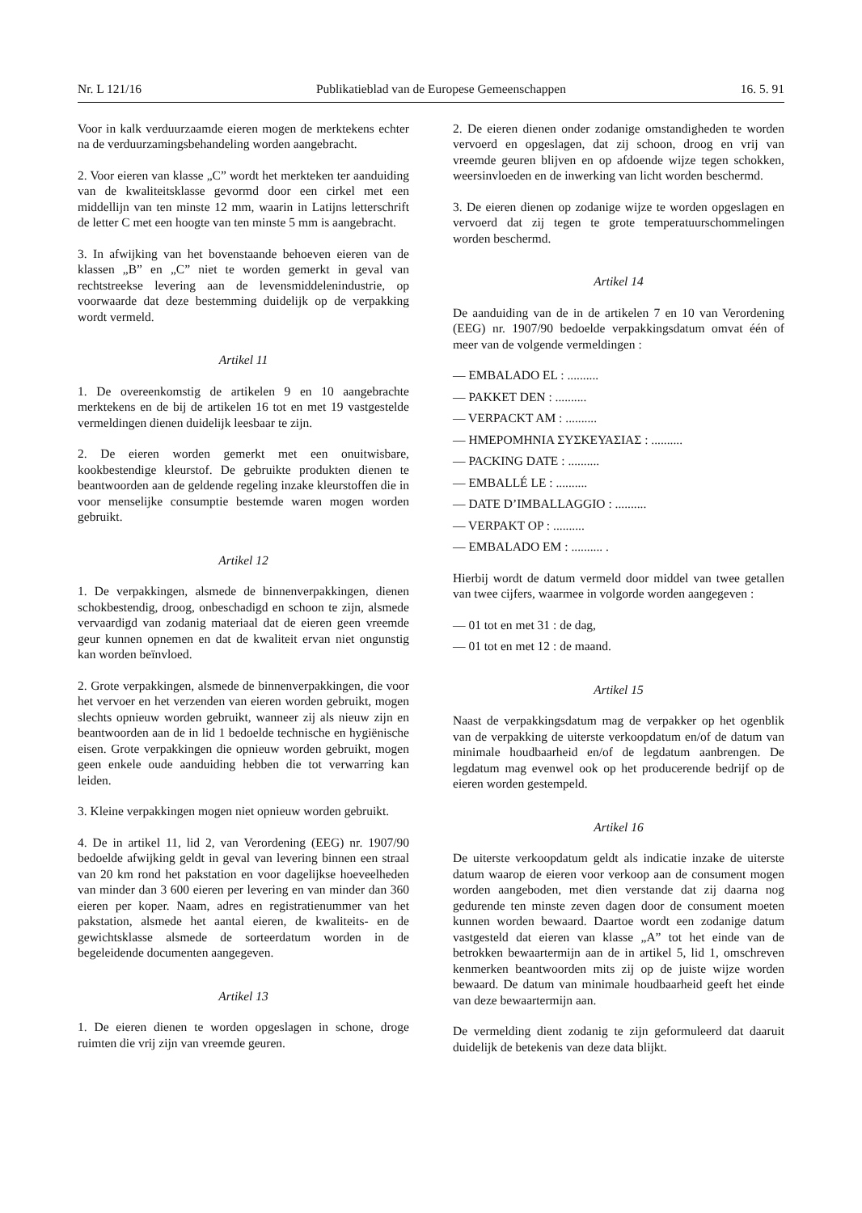Nr. L 121/16 Publikatieblad van de Europese Gemeenschappen 16. 5. 91
Voor in kalk verduurzaamde eieren mogen de merktekens echter na de verduurzamingsbehandeling worden aangebracht.
2. Voor eieren van klasse „C” wordt het merkteken ter aanduiding van de kwaliteitsklasse gevormd door een cirkel met een middellijn van ten minste 12 mm, waarin in Latijns letterschrift de letter C met een hoogte van ten minste 5 mm is aangebracht.
3. In afwijking van het bovenstaande behoeven eieren van de klassen „B” en „C” niet te worden gemerkt in geval van rechtstreekse levering aan de levensmiddelenindustrie, op voorwaarde dat deze bestemming duidelijk op de verpakking wordt vermeld.
Artikel 11
1. De overeenkomstig de artikelen 9 en 10 aangebrachte merktekens en de bij de artikelen 16 tot en met 19 vastgestelde vermeldingen dienen duidelijk leesbaar te zijn.
2. De eieren worden gemerkt met een onuitwisbare, kookbestendige kleurstof. De gebruikte produkten dienen te beantwoorden aan de geldende regeling inzake kleurstoffen die in voor menselijke consumptie bestemde waren mogen worden gebruikt.
Artikel 12
1. De verpakkingen, alsmede de binnenverpakkingen, dienen schokbestendig, droog, onbeschadigd en schoon te zijn, alsmede vervaardigd van zodanig materiaal dat de eieren geen vreemde geur kunnen opnemen en dat de kwaliteit ervan niet ongunstig kan worden beïnvloed.
2. Grote verpakkingen, alsmede de binnenverpakkingen, die voor het vervoer en het verzenden van eieren worden gebruikt, mogen slechts opnieuw worden gebruikt, wanneer zij als nieuw zijn en beantwoorden aan de in lid 1 bedoelde technische en hygiënische eisen. Grote verpakkingen die opnieuw worden gebruikt, mogen geen enkele oude aanduiding hebben die tot verwarring kan leiden.
3. Kleine verpakkingen mogen niet opnieuw worden gebruikt.
4. De in artikel 11, lid 2, van Verordening (EEG) nr. 1907/90 bedoelde afwijking geldt in geval van levering binnen een straal van 20 km rond het pakstation en voor dagelijkse hoeveelheden van minder dan 3 600 eieren per levering en van minder dan 360 eieren per koper. Naam, adres en registratienummer van het pakstation, alsmede het aantal eieren, de kwaliteits- en de gewichtsklasse alsmede de sorteerdatum worden in de begeleidende documenten aangegeven.
Artikel 13
1. De eieren dienen te worden opgeslagen in schone, droge ruimten die vrij zijn van vreemde geuren.
2. De eieren dienen onder zodanige omstandigheden te worden vervoerd en opgeslagen, dat zij schoon, droog en vrij van vreemde geuren blijven en op afdoende wijze tegen schokken, weersinvloeden en de inwerking van licht worden beschermd.
3. De eieren dienen op zodanige wijze te worden opgeslagen en vervoerd dat zij tegen te grote temperatuurschommelingen worden beschermd.
Artikel 14
De aanduiding van de in de artikelen 7 en 10 van Verordening (EEG) nr. 1907/90 bedoelde verpakkingsdatum omvat één of meer van de volgende vermeldingen :
— EMBALADO EL : ..........
— PAKKET DEN : ..........
— VERPACKT AM : ..........
— ΗΜΕΡΟΜΗΝΙΑ ΣΥΣΚΕΥΑΣΙΑΣ : ..........
— PACKING DATE : ..........
— EMBALLÉ LE : ..........
— DATE D’IMBALLAGGIO : ..........
— VERPAKT OP : ..........
— EMBALADO EM : .......... .
Hierbij wordt de datum vermeld door middel van twee getallen van twee cijfers, waarmee in volgorde worden aangegeven :
— 01 tot en met 31 : de dag,
— 01 tot en met 12 : de maand.
Artikel 15
Naast de verpakkingsdatum mag de verpakker op het ogenblik van de verpakking de uiterste verkoopdatum en/of de datum van minimale houdbaarheid en/of de legdatum aanbrengen. De legdatum mag evenwel ook op het producerende bedrijf op de eieren worden gestempeld.
Artikel 16
De uiterste verkoopdatum geldt als indicatie inzake de uiterste datum waarop de eieren voor verkoop aan de consument mogen worden aangeboden, met dien verstande dat zij daarna nog gedurende ten minste zeven dagen door de consument moeten kunnen worden bewaard. Daartoe wordt een zodanige datum vastgesteld dat eieren van klasse „A” tot het einde van de betrokken bewaartermijn aan de in artikel 5, lid 1, omschreven kenmerken beantwoorden mits zij op de juiste wijze worden bewaard. De datum van minimale houdbaarheid geeft het einde van deze bewaartermijn aan.
De vermelding dient zodanig te zijn geformuleerd dat daaruit duidelijk de betekenis van deze data blijkt.